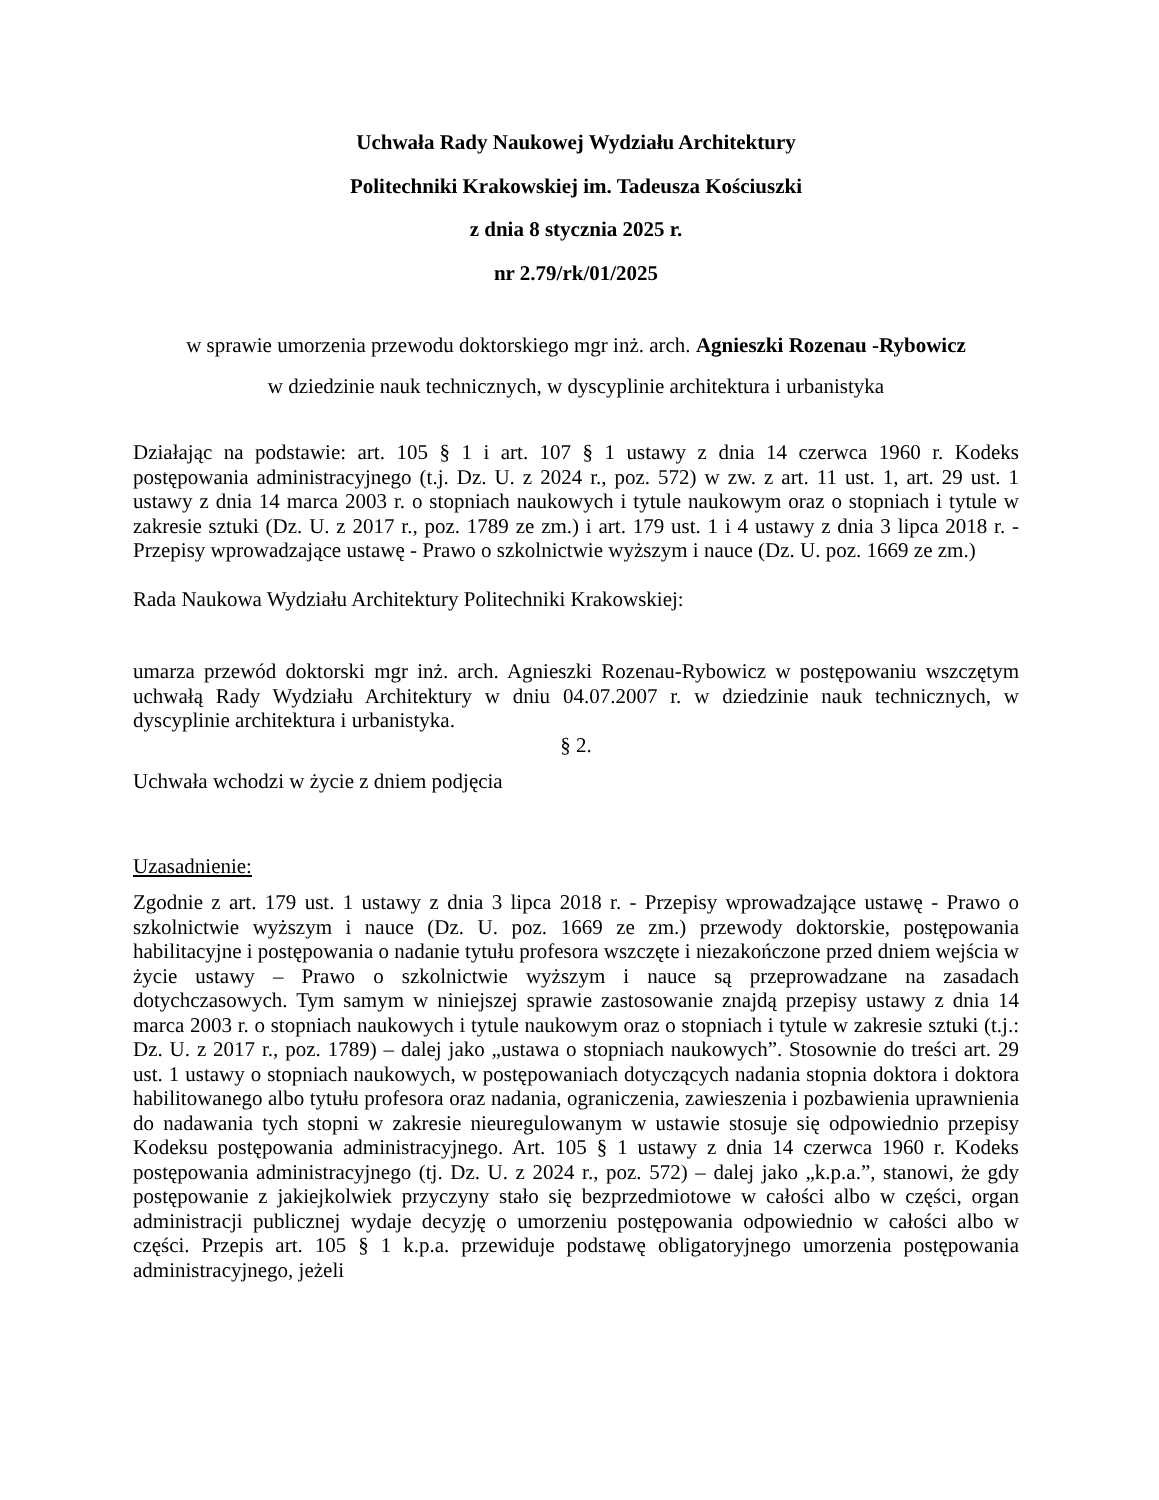Uchwała Rady Naukowej Wydziału Architektury
Politechniki Krakowskiej im. Tadeusza Kościuszki
z dnia 8 stycznia 2025 r.
nr 2.79/rk/01/2025
w sprawie umorzenia przewodu doktorskiego mgr inż. arch. Agnieszki Rozenau -Rybowicz
w dziedzinie nauk technicznych, w dyscyplinie architektura i urbanistyka
Działając na podstawie: art. 105 § 1 i art. 107 § 1 ustawy z dnia 14 czerwca 1960 r. Kodeks postępowania administracyjnego (t.j. Dz. U. z 2024 r., poz. 572) w zw. z art. 11 ust. 1, art. 29 ust. 1 ustawy z dnia 14 marca 2003 r. o stopniach naukowych i tytule naukowym oraz o stopniach i tytule w zakresie sztuki (Dz. U. z 2017 r., poz. 1789 ze zm.) i art. 179 ust. 1 i 4 ustawy z dnia 3 lipca 2018 r. - Przepisy wprowadzające ustawę - Prawo o szkolnictwie wyższym i nauce (Dz. U. poz. 1669 ze zm.)
Rada Naukowa Wydziału Architektury Politechniki Krakowskiej:
umarza przewód doktorski mgr inż. arch. Agnieszki Rozenau-Rybowicz w postępowaniu wszczętym uchwałą Rady Wydziału Architektury w dniu 04.07.2007 r. w dziedzinie nauk technicznych, w dyscyplinie architektura i urbanistyka.
§ 2.
Uchwała wchodzi w życie z dniem podjęcia
Uzasadnienie:
Zgodnie z art. 179 ust. 1 ustawy z dnia 3 lipca 2018 r. - Przepisy wprowadzające ustawę - Prawo o szkolnictwie wyższym i nauce (Dz. U. poz. 1669 ze zm.) przewody doktorskie, postępowania habilitacyjne i postępowania o nadanie tytułu profesora wszczęte i niezakończone przed dniem wejścia w życie ustawy – Prawo o szkolnictwie wyższym i nauce są przeprowadzane na zasadach dotychczasowych. Tym samym w niniejszej sprawie zastosowanie znajdą przepisy ustawy z dnia 14 marca 2003 r. o stopniach naukowych i tytule naukowym oraz o stopniach i tytule w zakresie sztuki (t.j.: Dz. U. z 2017 r., poz. 1789) – dalej jako „ustawa o stopniach naukowych”. Stosownie do treści art. 29 ust. 1 ustawy o stopniach naukowych, w postępowaniach dotyczących nadania stopnia doktora i doktora habilitowanego albo tytułu profesora oraz nadania, ograniczenia, zawieszenia i pozbawienia uprawnienia do nadawania tych stopni w zakresie nieuregulowanym w ustawie stosuje się odpowiednio przepisy Kodeksu postępowania administracyjnego. Art. 105 § 1 ustawy z dnia 14 czerwca 1960 r. Kodeks postępowania administracyjnego (tj. Dz. U. z 2024 r., poz. 572) – dalej jako „k.p.a.”, stanowi, że gdy postępowanie z jakiejkolwiek przyczyny stało się bezprzedmiotowe w całości albo w części, organ administracji publicznej wydaje decyzję o umorzeniu postępowania odpowiednio w całości albo w części. Przepis art. 105 § 1 k.p.a. przewiduje podstawę obligatoryjnego umorzenia postępowania administracyjnego, jeżeli